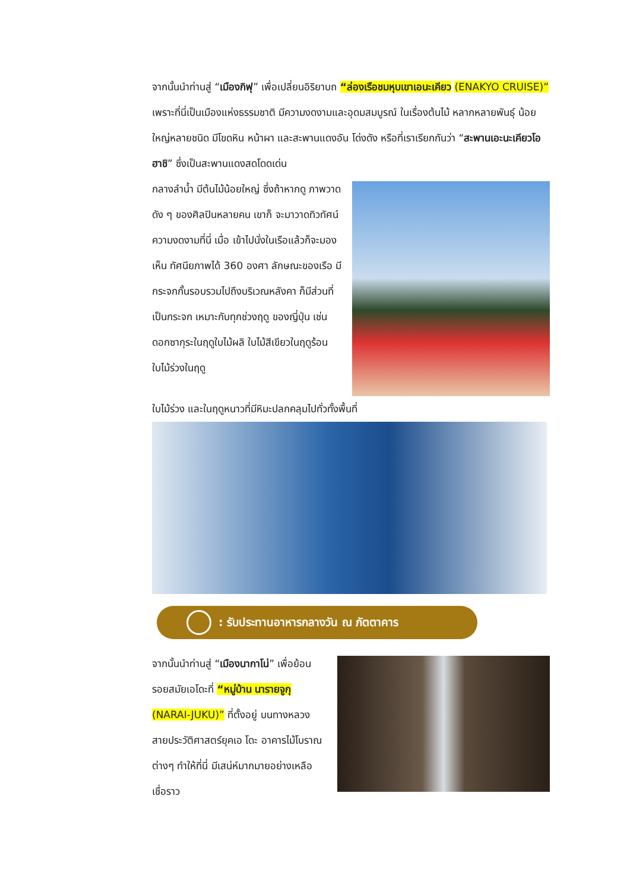จากนั้นนำท่านสู่ “เมืองกิฟุ” เพื่อเปลี่ยนอิริยาบถ “ล่องเรือชมหุบเขาเอนะเคียว (ENAKYO CRUISE)” เพราะที่นี่เป็นเมืองแห่งธรรมชาติ มีความงดงามและอุดมสมบูรณ์ ในเรื่องต้นไม้ หลากหลายพันธุ์ น้อยใหญ่หลายชนิด มีโขดหิน หน้าผา และสะพานแดงอัน โด่งดัง หรือที่เราเรียกกันว่า “สะพานเอะนะเคียวโอฮาชิ” ซึ่งเป็นสะพานแดงสดโดดเด่น
กลางลำน้ำ มีต้นไม้น้อยใหญ่ ซึ่งถ้าหากดู ภาพวาดดัง ๆ ของศิลปินหลายคน เขาก็ จะมาวาดทิวทัศน์ความงดงามที่นี่ เมื่อ เข้าไปนั่งในเรือแล้วก็จะมองเห็น ทัศนียภาพได้ 360 องศา ลักษณะของเรือ มีกระจกกั้นรอบรวมไปถึงบริเวณหลังคา ก็มีส่วนที่เป็นกระจก เหมาะกับทุกช่วงฤดู ของญี่ปุ่น เช่นดอกซากุระในฤดูใบไม้ผลิ ใบไม้สีเขียวในฤดูร้อน ใบไม้ร่วงในฤดู
ใบไม้ร่วง และในฤดูหนาวที่มีหิมะปลกคลุมไปทั่วทั้งพื้นที่
: รับประทานอาหารกลางวัน ณ ภัตตาคาร
จากนั้นนำท่านสู่ “เมืองนากาโน่” เพื่อย้อนรอยสมัยเอโดะที่ “หมู่บ้าน นารายจูกุ (NARAI-JUKU)” ที่ตั้งอยู่ บนทางหลวงสายประวัติศาสตร์ยุคเอ โดะ อาคารไม้โบราณต่างๆ ทำให้ที่นี่ มีเสน่ห์มากมายอย่างเหลือเชื่อราว